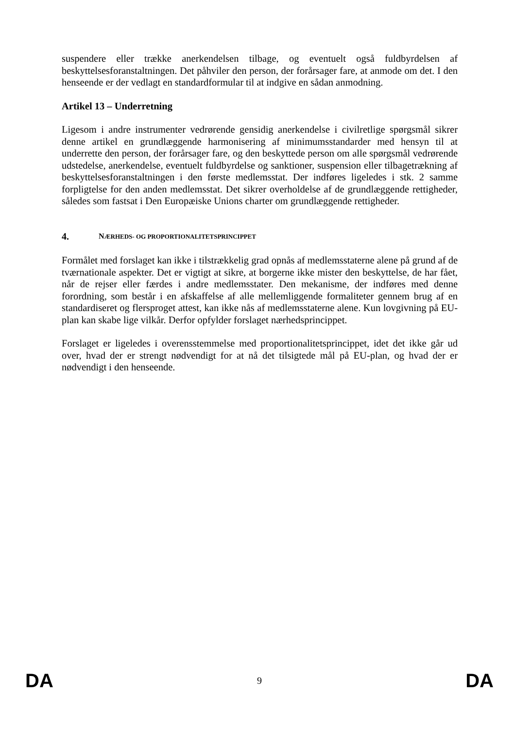suspendere eller trække anerkendelsen tilbage, og eventuelt også fuldbyrdelsen af beskyttelsesforanstaltningen. Det påhviler den person, der forårsager fare, at anmode om det. I den henseende er der vedlagt en standardformular til at indgive en sådan anmodning.
Artikel 13 – Underretning
Ligesom i andre instrumenter vedrørende gensidig anerkendelse i civilretlige spørgsmål sikrer denne artikel en grundlæggende harmonisering af minimumsstandarder med hensyn til at underrette den person, der forårsager fare, og den beskyttede person om alle spørgsmål vedrørende udstedelse, anerkendelse, eventuelt fuldbyrdelse og sanktioner, suspension eller tilbagetrækning af beskyttelsesforanstaltningen i den første medlemsstat. Der indføres ligeledes i stk. 2 samme forpligtelse for den anden medlemsstat. Det sikrer overholdelse af de grundlæggende rettigheder, således som fastsat i Den Europæiske Unions charter om grundlæggende rettigheder.
4. NÆRHEDS- OG PROPORTIONALITETSPRINCIPPET
Formålet med forslaget kan ikke i tilstrækkelig grad opnås af medlemsstaterne alene på grund af de tværnationale aspekter. Det er vigtigt at sikre, at borgerne ikke mister den beskyttelse, de har fået, når de rejser eller færdes i andre medlemsstater. Den mekanisme, der indføres med denne forordning, som består i en afskaffelse af alle mellemliggende formaliteter gennem brug af en standardiseret og flersproget attest, kan ikke nås af medlemsstaterne alene. Kun lovgivning på EU-plan kan skabe lige vilkår. Derfor opfylder forslaget nærhedsprincippet.
Forslaget er ligeledes i overensstemmelse med proportionalitetsprincippet, idet det ikke går ud over, hvad der er strengt nødvendigt for at nå det tilsigtede mål på EU-plan, og hvad der er nødvendigt i den henseende.
DA 9 DA